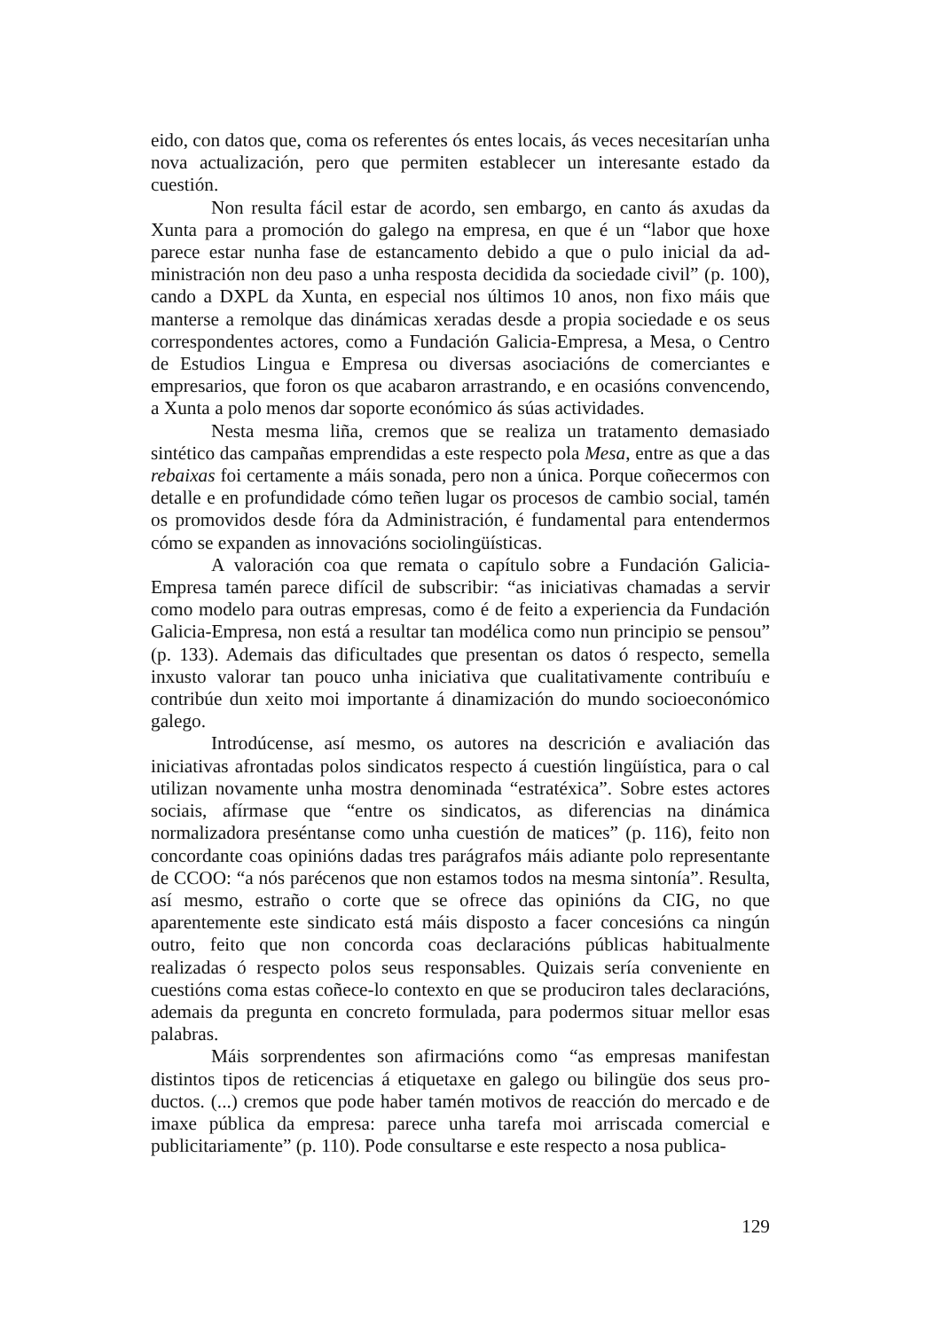eido, con datos que, coma os referentes ós entes locais, ás veces necesitarían unha nova actualización, pero que permiten establecer un interesante estado da cuestión.
Non resulta fácil estar de acordo, sen embargo, en canto ás axudas da Xunta para a promoción do galego na empresa, en que é un “labor que hoxe parece estar nunha fase de estancamento debido a que o pulo inicial da ad­ministración non deu paso a unha resposta decidida da sociedade civil” (p. 100), cando a DXPL da Xunta, en especial nos últimos 10 anos, non fixo máis que manterse a remolque das dinámicas xeradas desde a propia sociedade e os seus correspondentes actores, como a Fundación Galicia-Empresa, a Mesa, o Centro de Estudios Lingua e Empresa ou diversas asociacións de comerciantes e empresarios, que foron os que acabaron arrastrando, e en ocasións convencendo, a Xunta a polo menos dar soporte económico ás súas actividades.
Nesta mesma liña, cremos que se realiza un tratamento demasiado sintético das campañas emprendidas a este respecto pola Mesa, entre as que a das rebaixas foi certamente a máis sonada, pero non a única. Porque coñe­cermos con detalle e en profundidade cómo teñen lugar os procesos de cambio social, tamén os promovidos desde fóra da Administración, é fundamental para entendermos cómo se expanden as innovacións sociolingüísticas.
A valoración coa que remata o capítulo sobre a Fundación Galicia-Empresa tamén parece difícil de subscribir: “as iniciativas chamadas a servir como modelo para outras empresas, como é de feito a experiencia da Funda­ción Galicia-Empresa, non está a resultar tan modélica como nun principio se pensou” (p. 133). Ademais das dificultades que presentan os datos ó respecto, semella inxusto valorar tan pouco unha iniciativa que cualitativamente con­tribuíu e contribúe dun xeito moi importante á dinamización do mundo so­cioeconómico galego.
Introdúcense, así mesmo, os autores na descrición e avaliación das iniciativas afrontadas polos sindicatos respecto á cuestión lingüística, para o cal utilizan novamente unha mostra denominada “estratéxica”. Sobre estes actores sociais, afírmase que “entre os sindicatos, as diferencias na dinámica normalizadora preséntanse como unha cuestión de matices” (p. 116), feito non concordante coas opinións dadas tres parágrafos máis adiante polo repre­sentante de CCOO: “a nós parécenos que non estamos todos na mesma sin­tonía”. Resulta, así mesmo, estraño o corte que se ofrece das opinións da CIG, no que aparentemente este sindicato está máis disposto a facer concesións ca ningún outro, feito que non concorda coas declaracións públicas habitualmente realizadas ó respecto polos seus responsables. Quizais sería conveniente en cuestións coma estas coñece-lo contexto en que se produciron tales declaracións, ademais da pregunta en concreto formulada, para podermos situar mellor esas palabras.
Máis sorprendentes son afirmacións como “as empresas manifestan distintos tipos de reticencias á etiquetaxe en galego ou bilingüe dos seus pro­ductos. (...) cremos que pode haber tamén motivos de reacción do mercado e de imaxe pública da empresa: parece unha tarefa moi arriscada comercial e publicitariamente” (p. 110). Pode consultarse e este respecto a nosa publica-
129